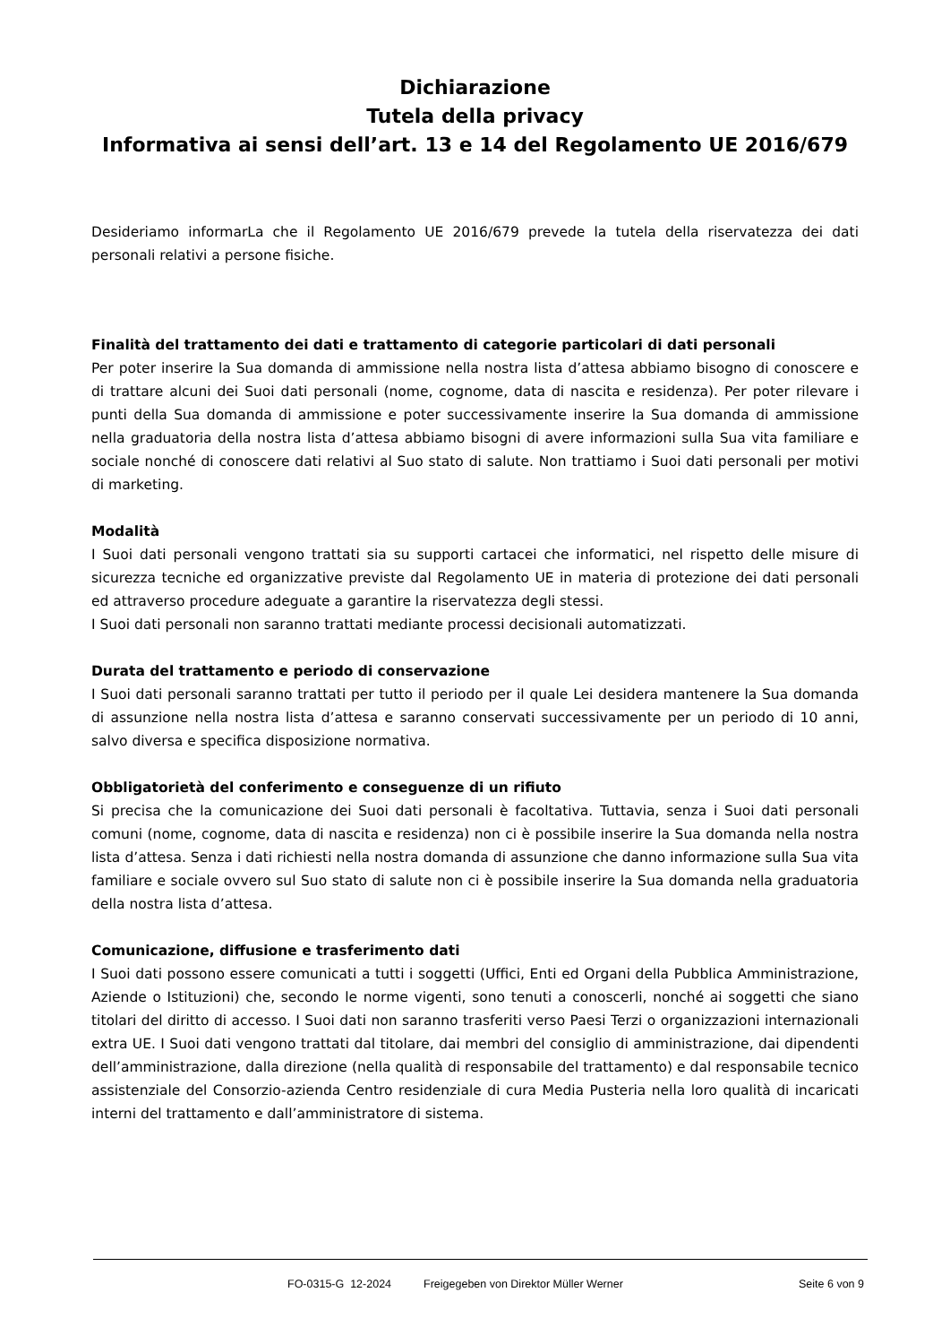Dichiarazione
Tutela della privacy
Informativa ai sensi dell’art. 13 e 14 del Regolamento UE 2016/679
Desideriamo informarLa che il Regolamento UE 2016/679 prevede la tutela della riservatezza dei dati personali relativi a persone fisiche.
Finalità del trattamento dei dati e trattamento di categorie particolari di dati personali
Per poter inserire la Sua domanda di ammissione nella nostra lista d’attesa abbiamo bisogno di conoscere e di trattare alcuni dei Suoi dati personali (nome, cognome, data di nascita e residenza). Per poter rilevare i punti della Sua domanda di ammissione e poter successivamente inserire la Sua domanda di ammissione nella graduatoria della nostra lista d’attesa abbiamo bisogni di avere informazioni sulla Sua vita familiare e sociale nonché di conoscere dati relativi al Suo stato di salute. Non trattiamo i Suoi dati personali per motivi di marketing.
Modalità
I Suoi dati personali vengono trattati sia su supporti cartacei che informatici, nel rispetto delle misure di sicurezza tecniche ed organizzative previste dal Regolamento UE in materia di protezione dei dati personali ed attraverso procedure adeguate a garantire la riservatezza degli stessi.
I Suoi dati personali non saranno trattati mediante processi decisionali automatizzati.
Durata del trattamento e periodo di conservazione
I Suoi dati personali saranno trattati per tutto il periodo per il quale Lei desidera mantenere la Sua domanda di assunzione nella nostra lista d’attesa e saranno conservati successivamente per un periodo di 10 anni, salvo diversa e specifica disposizione normativa.
Obbligatorietà del conferimento e conseguenze di un rifiuto
Si precisa che la comunicazione dei Suoi dati personali è facoltativa. Tuttavia, senza i Suoi dati personali comuni (nome, cognome, data di nascita e residenza) non ci è possibile inserire la Sua domanda nella nostra lista d’attesa. Senza i dati richiesti nella nostra domanda di assunzione che danno informazione sulla Sua vita familiare e sociale ovvero sul Suo stato di salute non ci è possibile inserire la Sua domanda nella graduatoria della nostra lista d’attesa.
Comunicazione, diffusione e trasferimento dati
I Suoi dati possono essere comunicati a tutti i soggetti (Uffici, Enti ed Organi della Pubblica Amministrazione, Aziende o Istituzioni) che, secondo le norme vigenti, sono tenuti a conoscerli, nonché ai soggetti che siano titolari del diritto di accesso. I Suoi dati non saranno trasferiti verso Paesi Terzi o organizzazioni internazionali extra UE. I Suoi dati vengono trattati dal titolare, dai membri del consiglio di amministrazione, dai dipendenti dell’amministrazione, dalla direzione (nella qualità di responsabile del trattamento) e dal responsabile tecnico assistenziale del Consorzio-azienda Centro residenziale di cura Media Pusteria nella loro qualità di incaricati interni del trattamento e dall’amministratore di sistema.
FO-0315-G 12-2024 Freigegeben von Direktor Müller Werner Seite 6 von 9